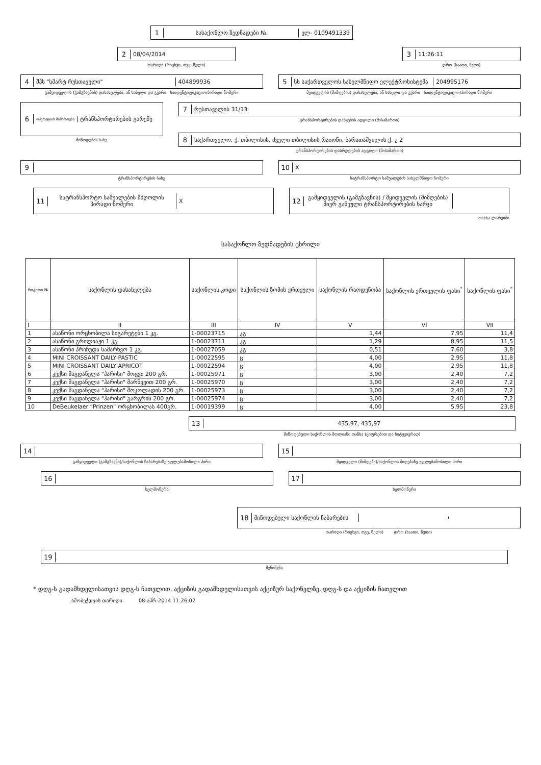1 სასაქონლო ზედნადები № ელ- 0109491339
2 08/04/2014
თარიღი (რიცხვი, თვე, წელი)
3 11:26:11
დრო (საათი, წუთი)
4 შპს "სმარტ რუსთაველი" 404899936
გამყიდველის (გამგზავნის) დასახელება, ან სახელი და გვარი საიდენტიფიკაციო/პირადი ნომერი
5 სს საქართველოს სახელმწიფო ელექტროსისტემა 204995176
მყიდველის (მიმღების) დასახელება, ან სახელი და გვარი საიდენტიფიკაციო/პირადი ნომერი
6 ოპერაციის მიმართება ტრანსპორტირების გარეშე
მიწოდების სახე
7 რუსთაველის 31/13
ტრანსპორტირების დაწყების ადგილი (მისამართი)
8 საქართველო, ქ. თბილისის, ძველი თბილისის რაიონი, ბარათაშვილის ქ. ¿ 2
ტრანსპორტირების დასრულების ადგილი (მისამართი)
9
ტრანსპორტირების სახე
10 X
სატრანსპორტო საშუალების სახელმწიფო ნომერი
11 სატრანსპორტო საშუალების მძღოლის პირადი ნომერი X
12 გამყიდველის (გამგზავნის) / მყიდველის (მიმღების) მიერ გაწეული ტრანსპორტირების ხარჯი
თანხა ლარებში
სასაქონლო ზედნადების ცხრილი
| რიგითი № | საქონლის დასახელება | საქონლის კოდი | საქონლის ზომის ერთეული | საქონლის რაოდენობა | საქონლის ერთეულის ფასი<sup>*</sup> | საქონლის ფასი<sup>*</sup> |
| --- | --- | --- | --- | --- | --- | --- |
| I | II | III | IV | V | VI | VII |
| 1 | ასაწონი ორცხობილა სიგარეტები 1 კგ. | 1-00023715 | კგ | 1,44 | 7,95 | 11,4 |
| 2 | ასაწონი გრილიაჟი 1 კგ. | 1-00023711 | კგ | 1,29 | 8,95 | 11,5 |
| 3 | ასაწონი პრიჩუდა სამარხვო 1 კგ. | 1-00027059 | კგ | 0,51 | 7,60 | 3,8 |
| 4 | MINI CROISSANT DAILY PASTIC | 1-00022595 | ც | 4,00 | 2,95 | 11,8 |
| 5 | MINI CROISSANT DAILY APRICOT | 1-00022594 | ც | 4,00 | 2,95 | 11,8 |
| 6 | კექსი მაგდანელა "ჰარისი" მოცვი 200 გრ. | 1-00025971 | ც | 3,00 | 2,40 | 7,2 |
| 7 | კექსი მაგდანელა "ჰარისი" მარწყვით 200 გრ. | 1-00025970 | ც | 3,00 | 2,40 | 7,2 |
| 8 | კექსი მაგდანელა "ჰარისი" შოკოლადის 200 გრ. | 1-00025973 | ც | 3,00 | 2,40 | 7,2 |
| 9 | კექსი მაგდანელა "ჰარისი" გარგრის 200 გრ. | 1-00025974 | ც | 3,00 | 2,40 | 7,2 |
| 10 | DeBeukelaer “Prinzen” ორცხობილას 400გრ. | 1-00019399 | ც | 4,00 | 5,95 | 23,8 |
13 435,97, 435,97
მიწოდებული საქონლის მთლიანი თანხა (ციფრებით და სიტყვიერად)
14
გამყიდველი (გამგზავნი)/საქონლის ჩაბარებაზე უფლებამოსილი პირი
15
მყიდველი (მიმღები)/საქონლის მიღებაზე უფლებამოსილი პირი
16
ხელმოწერა
17
ხელმოწერა
18 მიწოდებული საქონლის ჩაბარების
თარიღი (რიცხვი, თვე, წელი) დრო (საათი, წუთი)
19
შენიშვნა
* დღგ-ს გადამხდელისათვის დღგ-ს ჩათვლით, აქციზის გადამხდელისათვის აქციზურ საქონელზე, დღგ-ს და აქციზის ჩათვლით
ამობეჭდვის თარიღი: 08-აპრ-2014 11:26:02